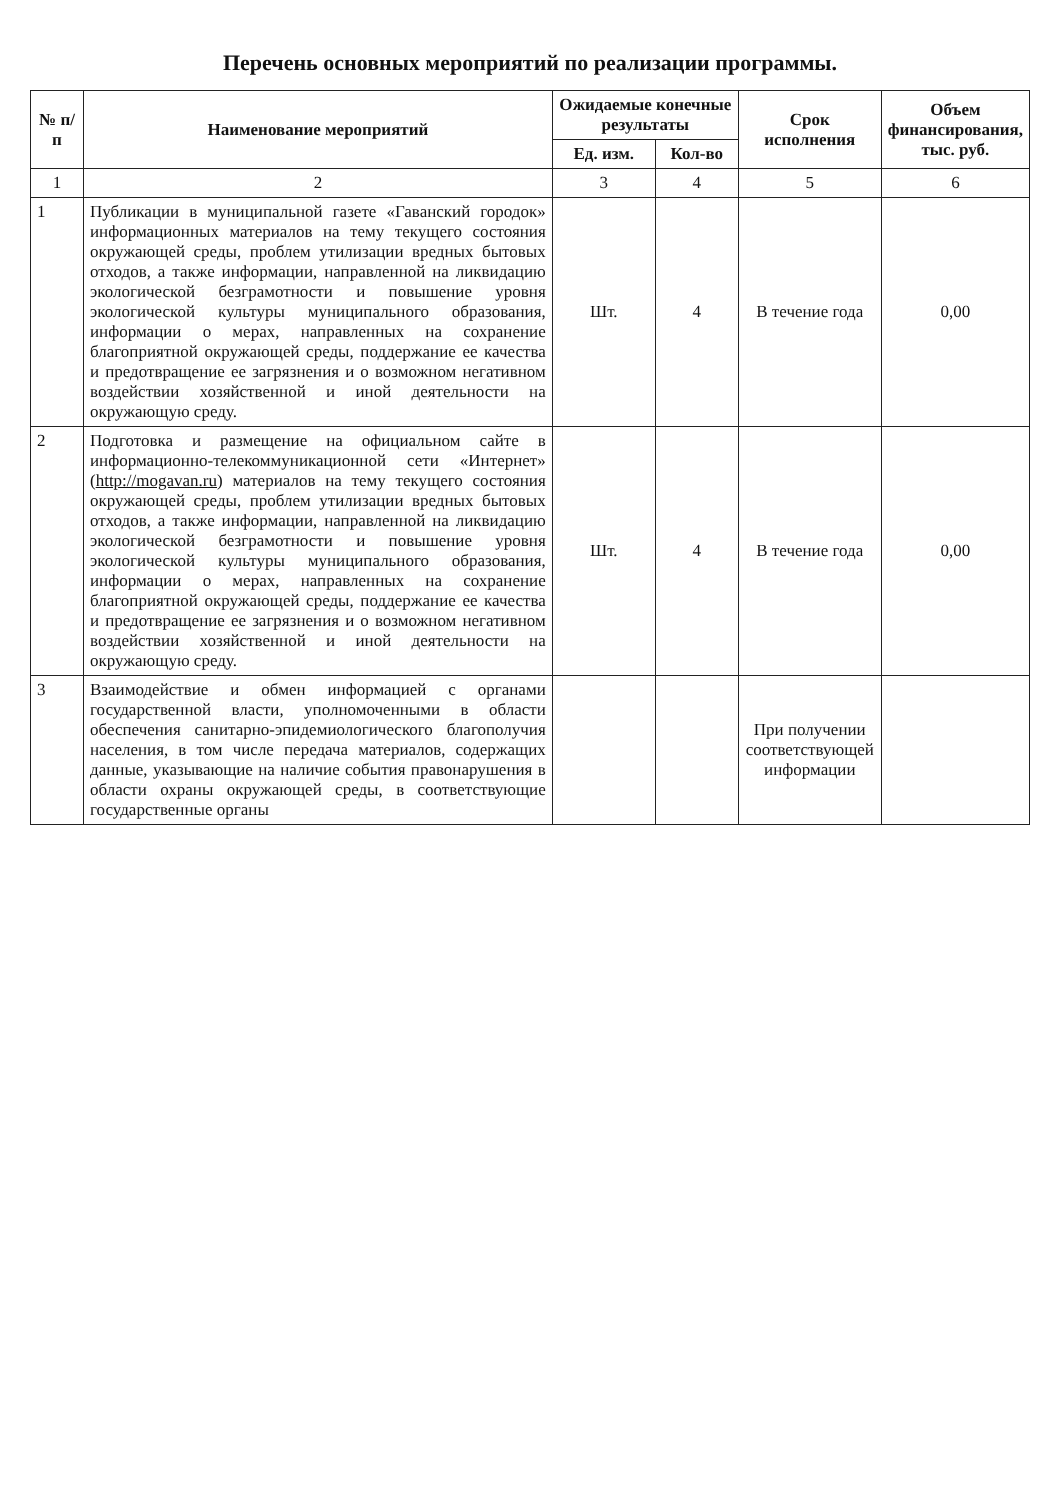Перечень основных мероприятий по реализации программы.
| № п/п | Наименование мероприятий | Ожидаемые конечные результаты | | Срок исполнения | Объем финансирования, тыс. руб. |
| --- | --- | --- | --- | --- | --- |
| | | Ед. изм. | Кол-во | | |
| 1 | 2 | 3 | 4 | 5 | 6 |
| 1 | Публикации в муниципальной газете «Гаванский городок» информационных материалов на тему текущего состояния окружающей среды, проблем утилизации вредных бытовых отходов, а также информации, направленной на ликвидацию экологической безграмотности и повышение уровня экологической культуры муниципального образования, информации о мерах, направленных на сохранение благоприятной окружающей среды, поддержание ее качества и предотвращение ее загрязнения и о возможном негативном воздействии хозяйственной и иной деятельности на окружающую среду. | Шт. | 4 | В течение года | 0,00 |
| 2 | Подготовка и размещение на официальном сайте в информационно-телекоммуникационной сети «Интернет» ( http://mogavan.ru ) материалов на тему текущего состояния окружающей среды, проблем утилизации вредных бытовых отходов, а также информации, направленной на ликвидацию экологической безграмотности и повышение уровня экологической культуры муниципального образования, информации о мерах, направленных на сохранение благоприятной окружающей среды, поддержание ее качества и предотвращение ее загрязнения и о возможном негативном воздействии хозяйственной и иной деятельности на окружающую среду. | Шт. | 4 | В течение года | 0,00 |
| 3 | Взаимодействие и обмен информацией с органами государственной власти, уполномоченными в области обеспечения санитарно-эпидемиологического благополучия населения, в том числе передача материалов, содержащих данные, указывающие на наличие события правонарушения в области охраны окружающей среды, в соответствующие государственные органы | | | При получении соответствующей информации | |